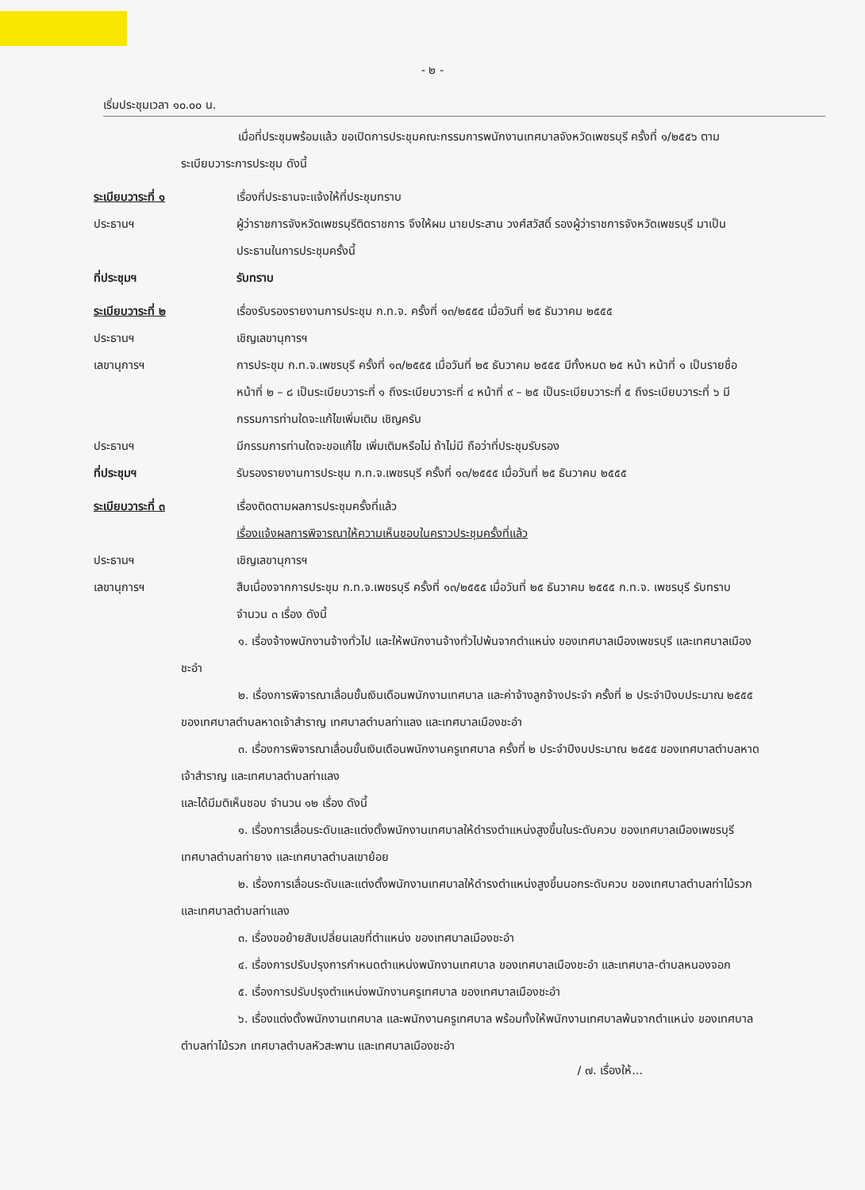- ๒ -
เริ่มประชุมเวลา ๑๐.๐๐ น.
เมื่อที่ประชุมพร้อมแล้ว ขอเปิดการประชุมคณะกรรมการพนักงานเทศบาลจังหวัดเพชรบุรี ครั้งที่ ๑/๒๕๕๖ ตามระเบียบวาระการประชุม ดังนี้
ระเบียบวาระที่ ๑ เรื่องที่ประธานจะแจ้งให้ที่ประชุมทราบ
ประธานฯ ผู้ว่าราชการจังหวัดเพชรบุรีติดราชการ จึงให้ผม นายประสาน วงศ์สวัสดิ์ รองผู้ว่าราชการจังหวัดเพชรบุรี มาเป็นประธานในการประชุมครั้งนี้
ที่ประชุมฯ รับทราบ
ระเบียบวาระที่ ๒ เรื่องรับรองรายงานการประชุม ก.ท.จ. ครั้งที่ ๑๓/๒๕๕๕ เมื่อวันที่ ๒๕ ธันวาคม ๒๕๕๕
ประธานฯ เชิญเลขานุการฯ
เลขานุการฯ การประชุม ก.ท.จ.เพชรบุรี ครั้งที่ ๑๓/๒๕๕๕ เมื่อวันที่ ๒๕ ธันวาคม ๒๕๕๕ มีทั้งหมด ๒๕ หน้า หน้าที่ ๑ เป็นรายชื่อ หน้าที่ ๒ – ๘ เป็นระเบียบวาระที่ ๑ ถึงระเบียบวาระที่ ๔ หน้าที่ ๙ – ๒๕ เป็นระเบียบวาระที่ ๕ ถึงระเบียบวาระที่ ๖ มีกรรมการท่านใดจะแก้ไขเพิ่มเติม เชิญครับ
ประธานฯ มีกรรมการท่านใดจะขอแก้ไข เพิ่มเติมหรือไม่ ถ้าไม่มี ถือว่าที่ประชุมรับรอง
ที่ประชุมฯ รับรองรายงานการประชุม ก.ท.จ.เพชรบุรี ครั้งที่ ๑๓/๒๕๕๕ เมื่อวันที่ ๒๕ ธันวาคม ๒๕๕๕
ระเบียบวาระที่ ๓ เรื่องติดตามผลการประชุมครั้งที่แล้ว
เรื่องแจ้งผลการพิจารณาให้ความเห็นชอบในคราวประชุมครั้งที่แล้ว
ประธานฯ เชิญเลขานุการฯ
เลขานุการฯ สืบเนื่องจากการประชุม ก.ท.จ.เพชรบุรี ครั้งที่ ๑๓/๒๕๕๕ เมื่อวันที่ ๒๕ ธันวาคม ๒๕๕๕ ก.ท.จ. เพชรบุรี รับทราบ จำนวน ๓ เรื่อง ดังนี้
๑. เรื่องจ้างพนักงานจ้างทั่วไป และให้พนักงานจ้างทั่วไปพ้นจากตำแหน่ง ของเทศบาลเมืองเพชรบุรี และเทศบาลเมืองชะอำ
๒. เรื่องการพิจารณาเลื่อนขั้นเงินเดือนพนักงานเทศบาล และค่าจ้างลูกจ้างประจำ ครั้งที่ ๒ ประจำปีงบประมาณ ๒๕๕๕ ของเทศบาลตำบลหาดเจ้าสำราญ เทศบาลตำบลท่าแลง และเทศบาลเมืองชะอำ
๓. เรื่องการพิจารณาเลื่อนขั้นเงินเดือนพนักงานครูเทศบาล ครั้งที่ ๒ ประจำปีงบประมาณ ๒๕๕๕ ของเทศบาลตำบลหาดเจ้าสำราญ และเทศบาลตำบลท่าแลง
และได้มีมติเห็นชอบ จำนวน ๑๒ เรื่อง ดังนี้
๑. เรื่องการเลื่อนระดับและแต่งตั้งพนักงานเทศบาลให้ดำรงตำแหน่งสูงขึ้นในระดับควบ ของเทศบาลเมืองเพชรบุรี เทศบาลตำบลท่ายาง และเทศบาลตำบลเขาย้อย
๒. เรื่องการเลื่อนระดับและแต่งตั้งพนักงานเทศบาลให้ดำรงตำแหน่งสูงขึ้นนอกระดับควบ ของเทศบาลตำบลท่าไม้รวก และเทศบาลตำบลท่าแลง
๓. เรื่องขอย้ายสับเปลี่ยนเลขที่ตำแหน่ง ของเทศบาลเมืองชะอำ
๔. เรื่องการปรับปรุงการกำหนดตำแหน่งพนักงานเทศบาล ของเทศบาลเมืองชะอำ และเทศบาล-ตำบลหนองจอก
๕. เรื่องการปรับปรุงตำแหน่งพนักงานครูเทศบาล ของเทศบาลเมืองชะอำ
๖. เรื่องแต่งตั้งพนักงานเทศบาล และพนักงานครูเทศบาล พร้อมทั้งให้พนักงานเทศบาลพ้นจากตำแหน่ง ของเทศบาลตำบลท่าไม้รวก เทศบาลตำบลหัวสะพาน และเทศบาลเมืองชะอำ
/ ๗. เรื่องให้...